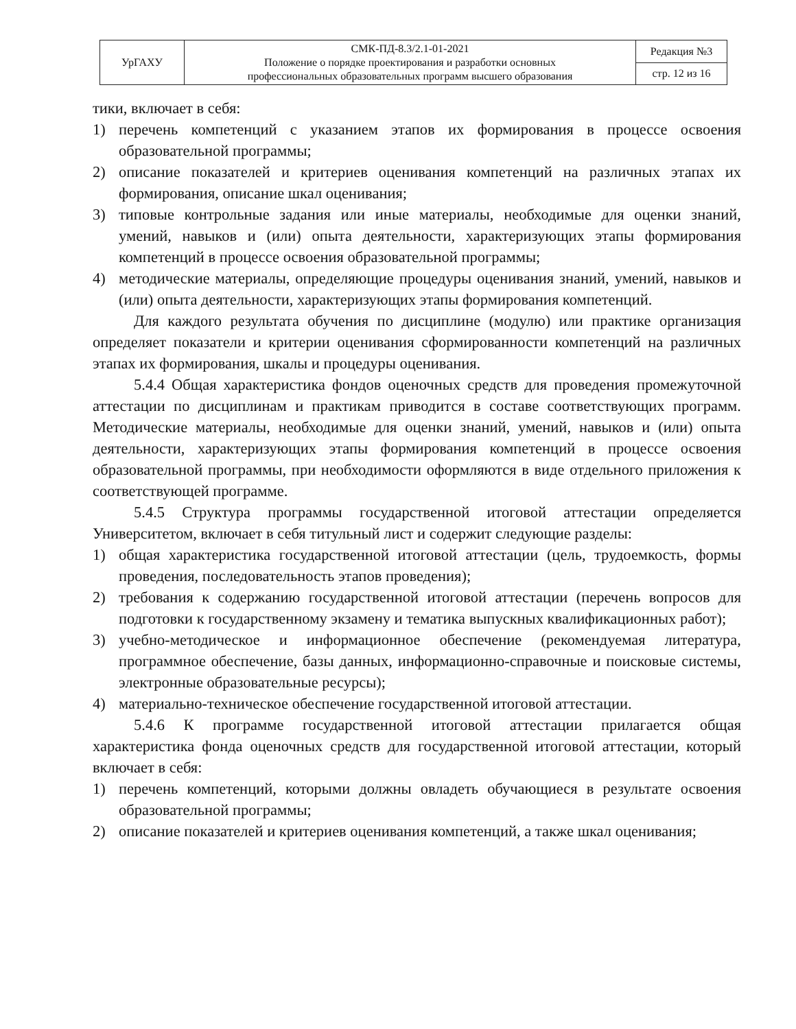| УрГАХУ | СМК-ПД-8.3/2.1-01-2021 Положение о порядке проектирования и разработки основных профессиональных образовательных программ высшего образования | Редакция №3 |
| | | стр. 12 из 16 |
тики, включает в себя:
1) перечень компетенций с указанием этапов их формирования в процессе освоения образовательной программы;
2) описание показателей и критериев оценивания компетенций на различных этапах их формирования, описание шкал оценивания;
3) типовые контрольные задания или иные материалы, необходимые для оценки знаний, умений, навыков и (или) опыта деятельности, характеризующих этапы формирования компетенций в процессе освоения образовательной программы;
4) методические материалы, определяющие процедуры оценивания знаний, умений, навыков и (или) опыта деятельности, характеризующих этапы формирования компетенций.
Для каждого результата обучения по дисциплине (модулю) или практике организация определяет показатели и критерии оценивания сформированности компетенций на различных этапах их формирования, шкалы и процедуры оценивания.
5.4.4 Общая характеристика фондов оценочных средств для проведения промежуточной аттестации по дисциплинам и практикам приводится в составе соответствующих программ. Методические материалы, необходимые для оценки знаний, умений, навыков и (или) опыта деятельности, характеризующих этапы формирования компетенций в процессе освоения образовательной программы, при необходимости оформляются в виде отдельного приложения к соответствующей программе.
5.4.5 Структура программы государственной итоговой аттестации определяется Университетом, включает в себя титульный лист и содержит следующие разделы:
1) общая характеристика государственной итоговой аттестации (цель, трудоемкость, формы проведения, последовательность этапов проведения);
2) требования к содержанию государственной итоговой аттестации (перечень вопросов для подготовки к государственному экзамену и тематика выпускных квалификационных работ);
3) учебно-методическое и информационное обеспечение (рекомендуемая литература, программное обеспечение, базы данных, информационно-справочные и поисковые системы, электронные образовательные ресурсы);
4) материально-техническое обеспечение государственной итоговой аттестации.
5.4.6 К программе государственной итоговой аттестации прилагается общая характеристика фонда оценочных средств для государственной итоговой аттестации, который включает в себя:
1) перечень компетенций, которыми должны овладеть обучающиеся в результате освоения образовательной программы;
2) описание показателей и критериев оценивания компетенций, а также шкал оценивания;